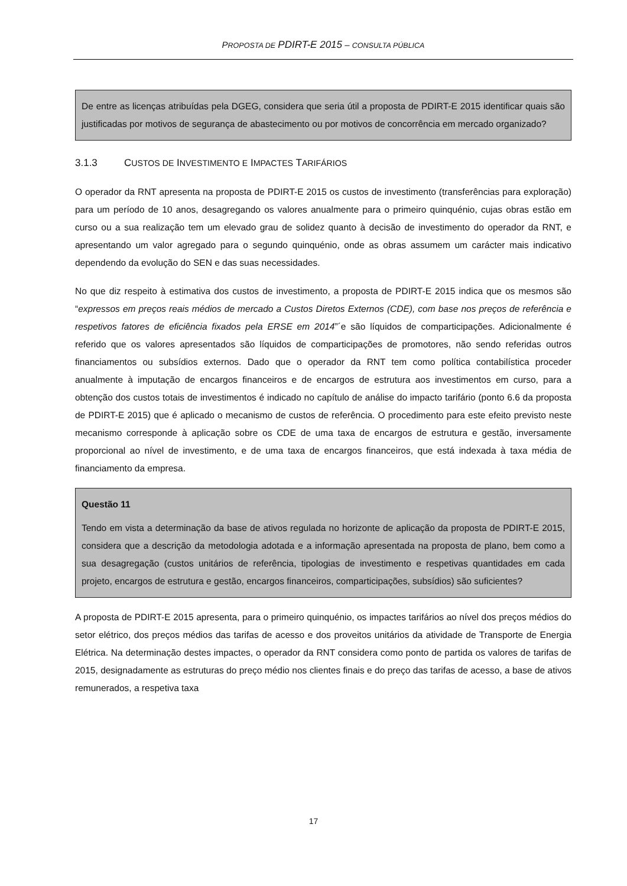PROPOSTA DE PDIRT-E 2015 – CONSULTA PÚBLICA
De entre as licenças atribuídas pela DGEG, considera que seria útil a proposta de PDIRT-E 2015 identificar quais são justificadas por motivos de segurança de abastecimento ou por motivos de concorrência em mercado organizado?
3.1.3 CUSTOS DE INVESTIMENTO E IMPACTES TARIFÁRIOS
O operador da RNT apresenta na proposta de PDIRT-E 2015 os custos de investimento (transferências para exploração) para um período de 10 anos, desagregando os valores anualmente para o primeiro quinquénio, cujas obras estão em curso ou a sua realização tem um elevado grau de solidez quanto à decisão de investimento do operador da RNT, e apresentando um valor agregado para o segundo quinquénio, onde as obras assumem um carácter mais indicativo dependendo da evolução do SEN e das suas necessidades.
No que diz respeito à estimativa dos custos de investimento, a proposta de PDIRT-E 2015 indica que os mesmos são “expressos em preços reais médios de mercado a Custos Diretos Externos (CDE), com base nos preços de referência e respetivos fatores de eficiência fixados pela ERSE em 2014”´e são líquidos de comparticipações. Adicionalmente é referido que os valores apresentados são líquidos de comparticipações de promotores, não sendo referidas outros financiamentos ou subsídios externos. Dado que o operador da RNT tem como política contabilística proceder anualmente à imputação de encargos financeiros e de encargos de estrutura aos investimentos em curso, para a obtenção dos custos totais de investimentos é indicado no capítulo de análise do impacto tarifário (ponto 6.6 da proposta de PDIRT-E 2015) que é aplicado o mecanismo de custos de referência. O procedimento para este efeito previsto neste mecanismo corresponde à aplicação sobre os CDE de uma taxa de encargos de estrutura e gestão, inversamente proporcional ao nível de investimento, e de uma taxa de encargos financeiros, que está indexada à taxa média de financiamento da empresa.
Questão 11
Tendo em vista a determinação da base de ativos regulada no horizonte de aplicação da proposta de PDIRT-E 2015, considera que a descrição da metodologia adotada e a informação apresentada na proposta de plano, bem como a sua desagregação (custos unitários de referência, tipologias de investimento e respetivas quantidades em cada projeto, encargos de estrutura e gestão, encargos financeiros, comparticipações, subsídios) são suficientes?
A proposta de PDIRT-E 2015 apresenta, para o primeiro quinquénio, os impactes tarifários ao nível dos preços médios do setor elétrico, dos preços médios das tarifas de acesso e dos proveitos unitários da atividade de Transporte de Energia Elétrica. Na determinação destes impactes, o operador da RNT considera como ponto de partida os valores de tarifas de 2015, designadamente as estruturas do preço médio nos clientes finais e do preço das tarifas de acesso, a base de ativos remunerados, a respetiva taxa
17